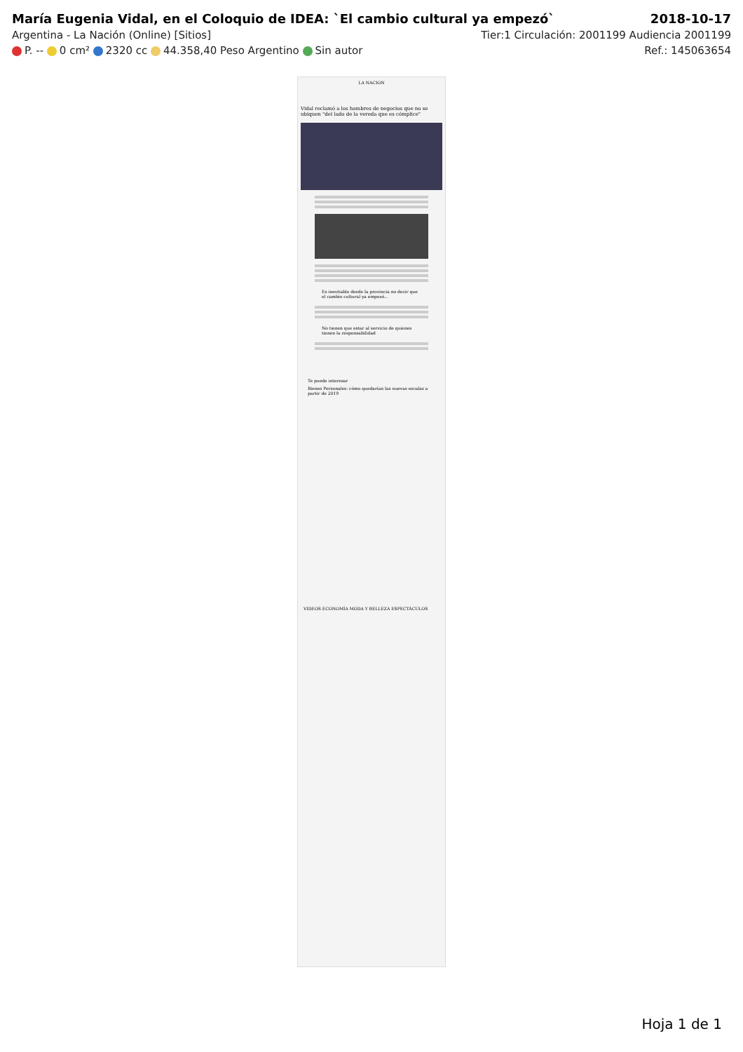María Eugenia Vidal, en el Coloquio de IDEA: `El cambio cultural ya empezó` 2018-10-17
Argentina - La Nación (Online) [Sitios] Tier:1 Circulación: 2001199 Audiencia 2001199
P. -- 0 cm² 2320 cc 44.358,40 Peso Argentino Sin autor Ref.: 145063654
LA NACION
Vidal reclamó a los hombres de negocios que no se ubiquen "del lado de la vereda que es cómplice"
Es inevitable desde la provincia no decir que el cambio cultural ya empezó...
No tienen que estar al servicio de quienes tienen la responsabilidad
Te puede interesar
Bienes Personales: cómo quedarían las nuevas escalas a partir de 2019
VIDEOS ECONOMÍA MODA Y BELLEZA ESPECTÁCULOS
Hoja 1 de 1